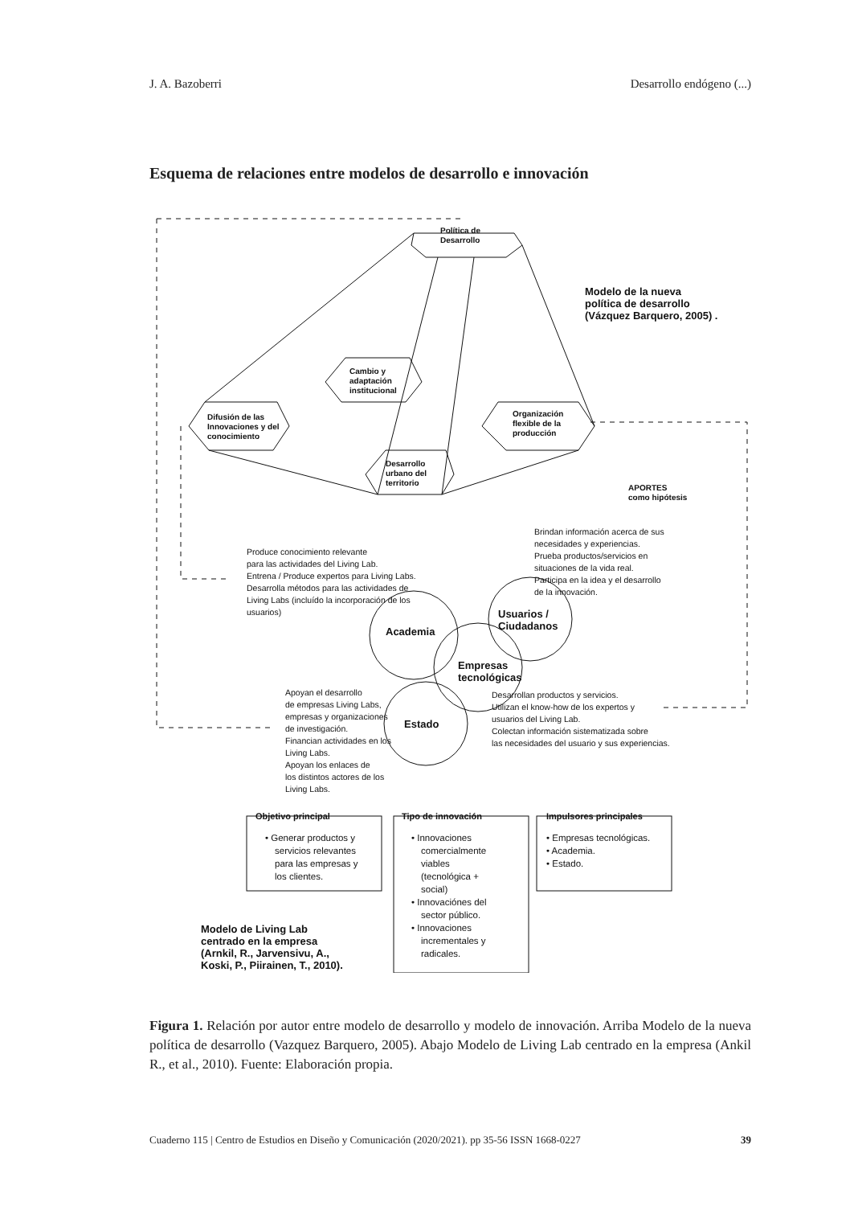J. A. Bazoberri Desarrollo endógeno (...)
Esquema de relaciones entre modelos de desarrollo e innovación
Política de Desarrollo Cambio y adaptación institucional Difusión de las Innovaciones y del conocimiento Organización flexible de la producción Desarrollo urbano del territorio APORTES como hipótesis
Modelo de la nueva política de desarrollo (Vázquez Barquero, 2005) . Academia Usuarios / Ciudadanos Empresas tecnológicas Estado Modelo de Living Lab centrado en la empresa (Arnkil, R., Jarvensivu, A., Koski, P., Piirainen, T., 2010).
Produce conocimiento relevante para las actividades del Living Lab. Entrena / Produce expertos para Living Labs. Desarrolla métodos para las actividades de Living Labs (incluído la incorporación de los usuarios) Brindan información acerca de sus necesidades y experiencias. Prueba productos/servicios en situaciones de la vida real. Participa en la idea y el desarrollo de la innovación. Apoyan el desarrollo de empresas Living Labs, empresas y organizaciones de investigación. Financian actividades en los Living Labs. Apoyan los enlaces de los distintos actores de los Living Labs. Desarrollan productos y servicios. Utilizan el know-how de los expertos y usuarios del Living Lab. Colectan información sistematizada sobre las necesidades del usuario y sus experiencias.
Objetivo principal Tipo de innovación Impulsores principales
• Generar productos y servicios relevantes para las empresas y los clientes. • Innovaciones comercialmente viables (tecnológica + social) • Innovaciónes del sector público. • Innovaciones incrementales y radicales. • Empresas tecnológicas. • Academia. • Estado.
Figura 1. Relación por autor entre modelo de desarrollo y modelo de innovación. Arriba Modelo de la nueva política de desarrollo (Vazquez Barquero, 2005). Abajo Modelo de Living Lab centrado en la empresa (Ankil R., et al., 2010). Fuente: Elaboración propia.
Cuaderno 115 | Centro de Estudios en Diseño y Comunicación (2020/2021). pp 35-56 ISSN 1668-0227 39